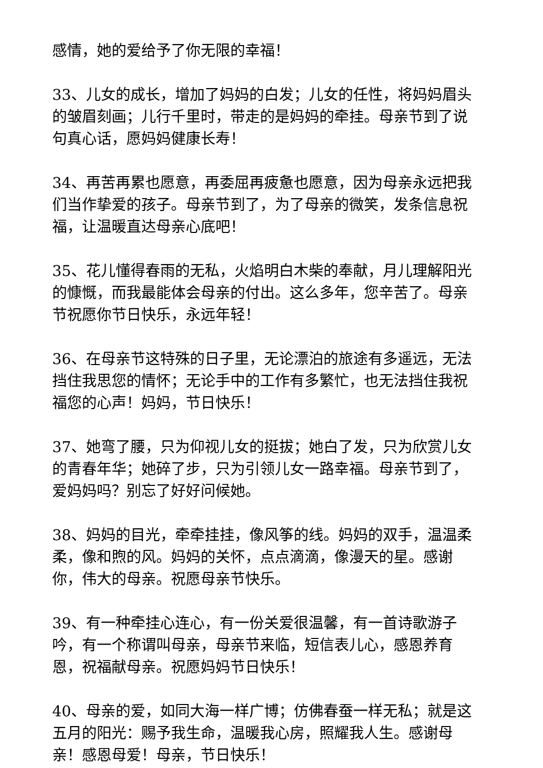感情，她的爱给予了你无限的幸福！
33、儿女的成长，增加了妈妈的白发；儿女的任性，将妈妈眉头的皱眉刻画；儿行千里时，带走的是妈妈的牵挂。母亲节到了说句真心话，愿妈妈健康长寿！
34、再苦再累也愿意，再委屈再疲惫也愿意，因为母亲永远把我们当作挚爱的孩子。母亲节到了，为了母亲的微笑，发条信息祝福，让温暖直达母亲心底吧！
35、花儿懂得春雨的无私，火焰明白木柴的奉献，月儿理解阳光的慷慨，而我最能体会母亲的付出。这么多年，您辛苦了。母亲节祝愿你节日快乐，永远年轻！
36、在母亲节这特殊的日子里，无论漂泊的旅途有多遥远，无法挡住我思您的情怀；无论手中的工作有多繁忙，也无法挡住我祝福您的心声！妈妈，节日快乐！
37、她弯了腰，只为仰视儿女的挺拔；她白了发，只为欣赏儿女的青春年华；她碎了步，只为引领儿女一路幸福。母亲节到了，爱妈妈吗？别忘了好好问候她。
38、妈妈的目光，牵牵挂挂，像风筝的线。妈妈的双手，温温柔柔，像和煦的风。妈妈的关怀，点点滴滴，像漫天的星。感谢你，伟大的母亲。祝愿母亲节快乐。
39、有一种牵挂心连心，有一份关爱很温馨，有一首诗歌游子吟，有一个称谓叫母亲，母亲节来临，短信表儿心，感恩养育恩，祝福献母亲。祝愿妈妈节日快乐！
40、母亲的爱，如同大海一样广博；仿佛春蚕一样无私；就是这五月的阳光：赐予我生命，温暖我心房，照耀我人生。感谢母亲！感恩母爱！母亲，节日快乐！